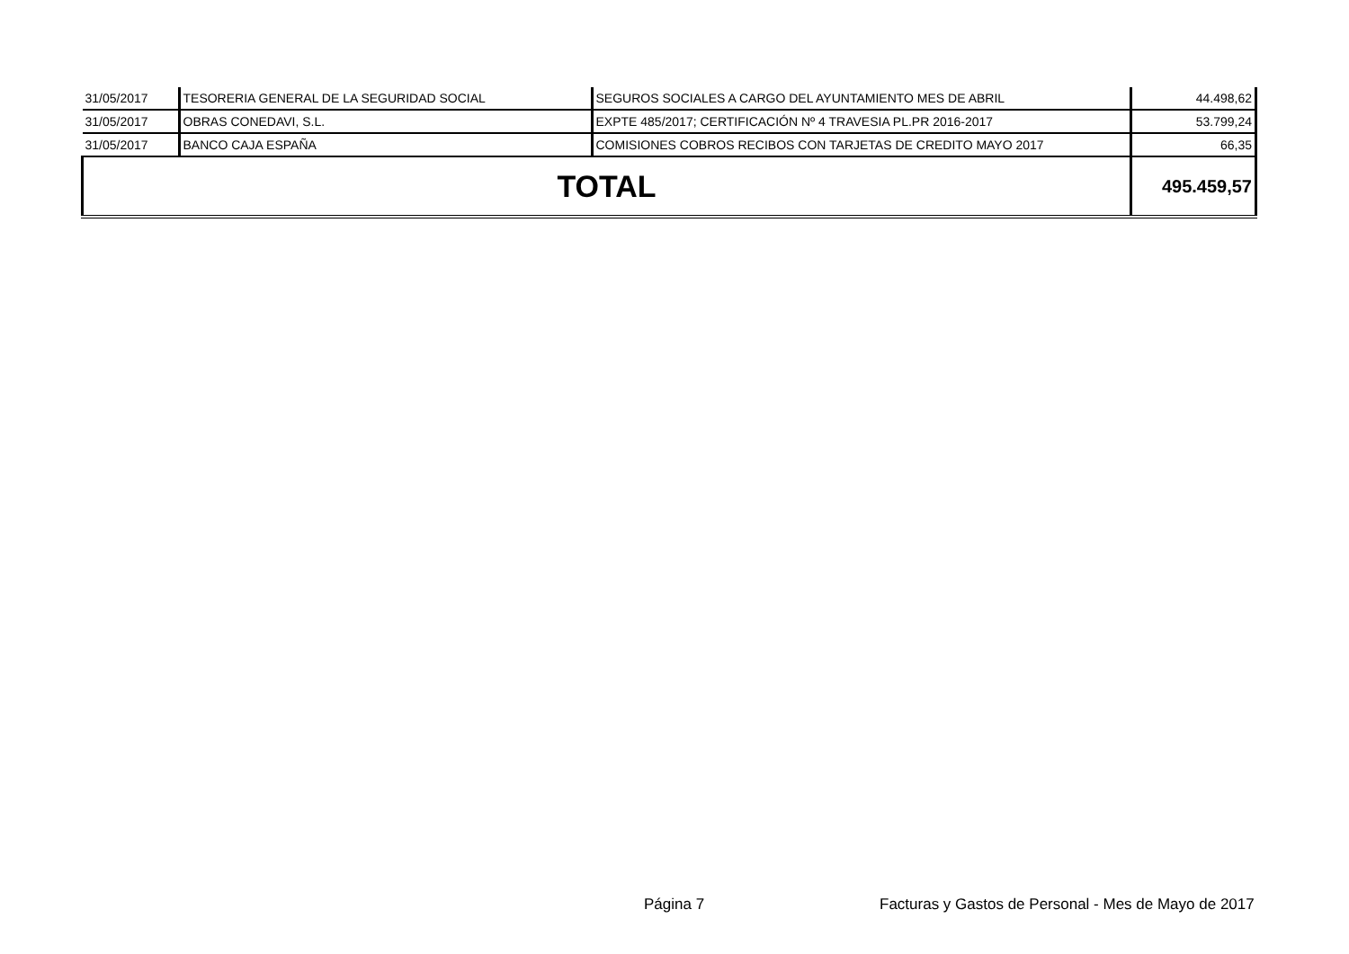| 31/05/2017 | TESORERIA GENERAL DE LA SEGURIDAD SOCIAL | SEGUROS SOCIALES A CARGO DEL AYUNTAMIENTO MES DE ABRIL | 44.498,62 |
| 31/05/2017 | OBRAS CONEDAVI, S.L. | EXPTE 485/2017; CERTIFICACIÓN Nº 4 TRAVESIA PL.PR 2016-2017 | 53.799,24 |
| 31/05/2017 | BANCO CAJA ESPAÑA | COMISIONES COBROS RECIBOS CON TARJETAS DE CREDITO MAYO 2017 | 66,35 |
| TOTAL | | | 495.459,57 |
Página 7
Facturas y Gastos de Personal - Mes de Mayo de 2017